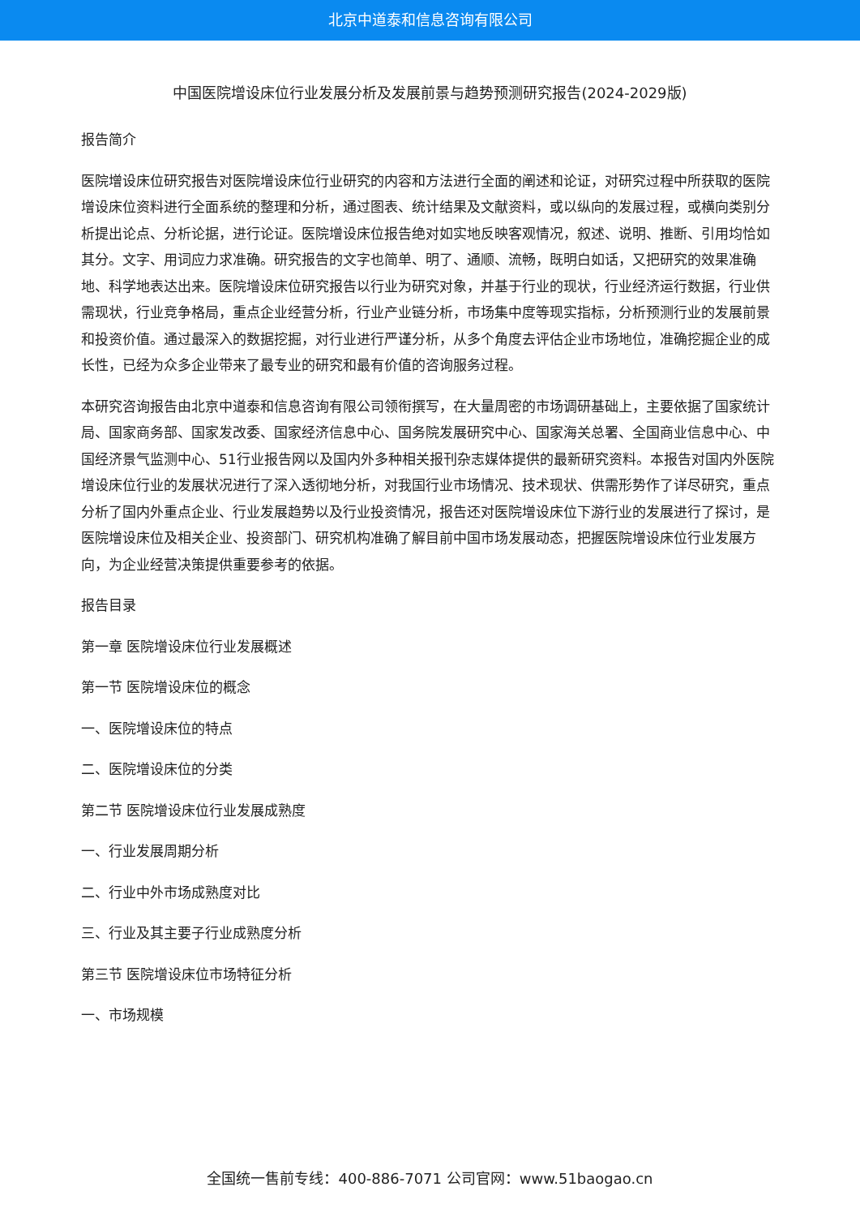北京中道泰和信息咨询有限公司
中国医院增设床位行业发展分析及发展前景与趋势预测研究报告(2024-2029版)
报告简介
医院增设床位研究报告对医院增设床位行业研究的内容和方法进行全面的阐述和论证，对研究过程中所获取的医院增设床位资料进行全面系统的整理和分析，通过图表、统计结果及文献资料，或以纵向的发展过程，或横向类别分析提出论点、分析论据，进行论证。医院增设床位报告绝对如实地反映客观情况，叙述、说明、推断、引用均恰如其分。文字、用词应力求准确。研究报告的文字也简单、明了、通顺、流畅，既明白如话，又把研究的效果准确地、科学地表达出来。医院增设床位研究报告以行业为研究对象，并基于行业的现状，行业经济运行数据，行业供需现状，行业竞争格局，重点企业经营分析，行业产业链分析，市场集中度等现实指标，分析预测行业的发展前景和投资价值。通过最深入的数据挖掘，对行业进行严谨分析，从多个角度去评估企业市场地位，准确挖掘企业的成长性，已经为众多企业带来了最专业的研究和最有价值的咨询服务过程。
本研究咨询报告由北京中道泰和信息咨询有限公司领衔撰写，在大量周密的市场调研基础上，主要依据了国家统计局、国家商务部、国家发改委、国家经济信息中心、国务院发展研究中心、国家海关总署、全国商业信息中心、中国经济景气监测中心、51行业报告网以及国内外多种相关报刊杂志媒体提供的最新研究资料。本报告对国内外医院增设床位行业的发展状况进行了深入透彻地分析，对我国行业市场情况、技术现状、供需形势作了详尽研究，重点分析了国内外重点企业、行业发展趋势以及行业投资情况，报告还对医院增设床位下游行业的发展进行了探讨，是医院增设床位及相关企业、投资部门、研究机构准确了解目前中国市场发展动态，把握医院增设床位行业发展方向，为企业经营决策提供重要参考的依据。
报告目录
第一章 医院增设床位行业发展概述
第一节 医院增设床位的概念
一、医院增设床位的特点
二、医院增设床位的分类
第二节 医院增设床位行业发展成熟度
一、行业发展周期分析
二、行业中外市场成熟度对比
三、行业及其主要子行业成熟度分析
第三节 医院增设床位市场特征分析
一、市场规模
全国统一售前专线：400-886-7071 公司官网：www.51baogao.cn